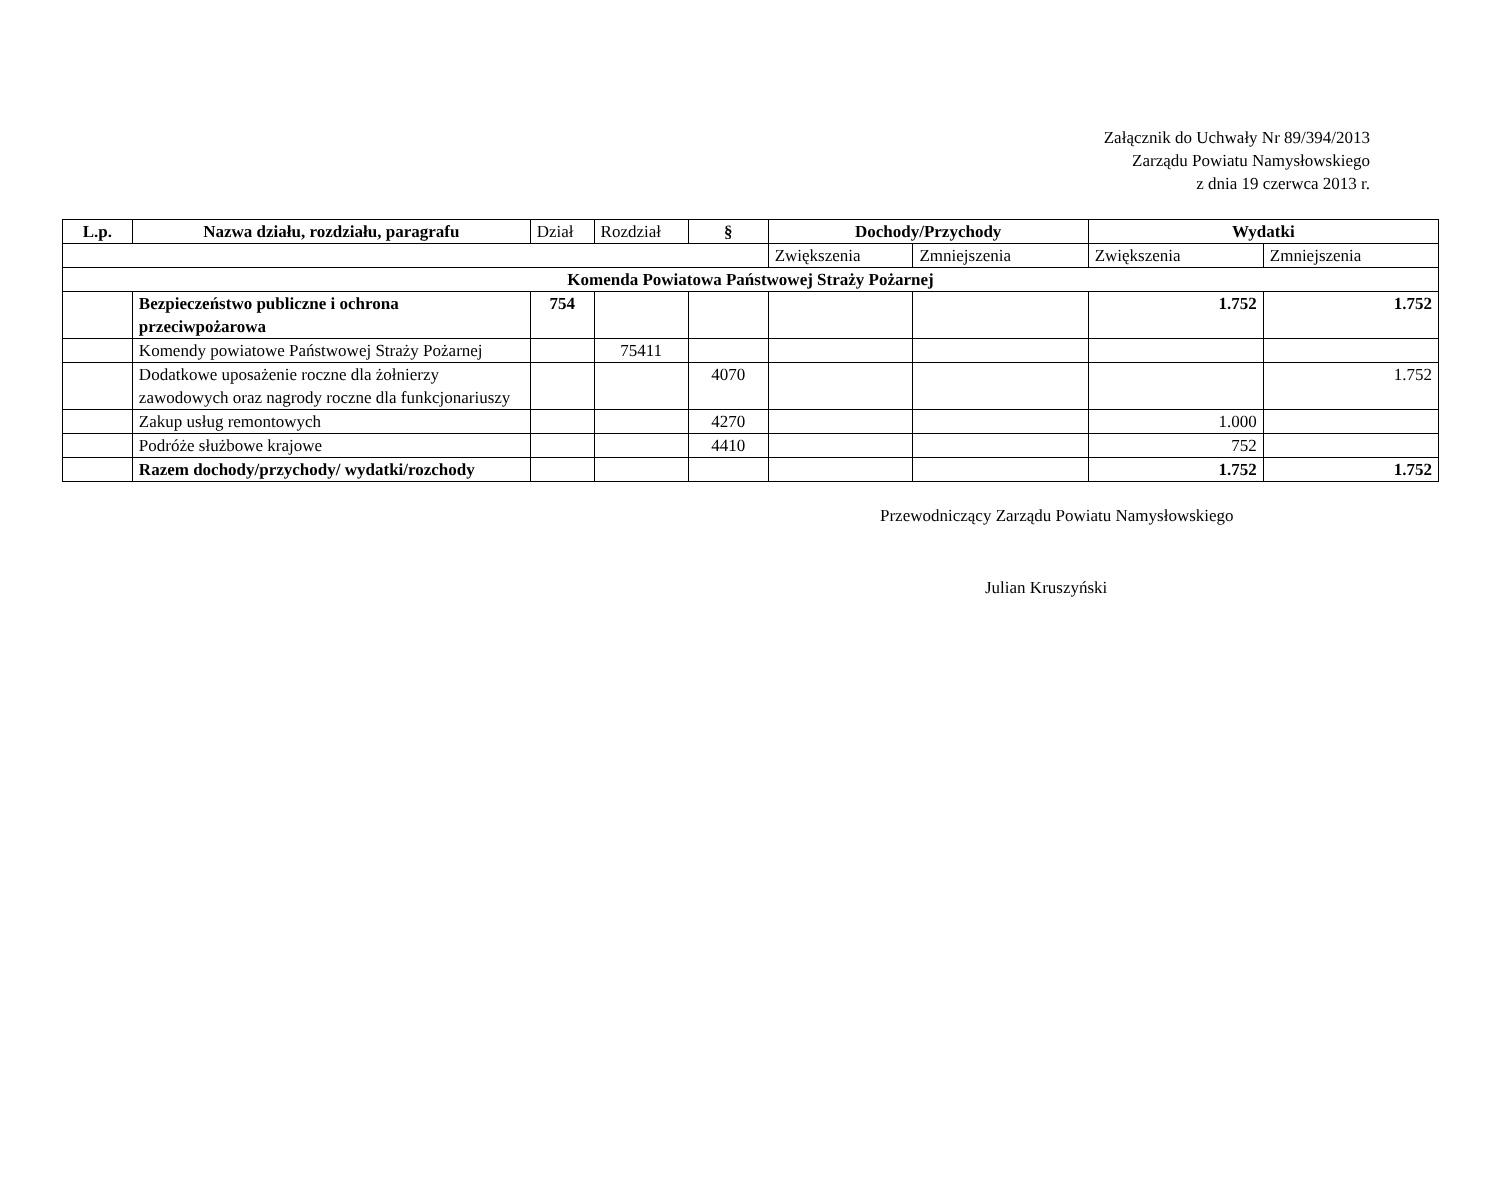Załącznik do Uchwały Nr 89/394/2013
Zarządu Powiatu Namysłowskiego
z dnia 19 czerwca 2013 r.
| L.p. | Nazwa działu, rozdziału, paragrafu | Dział | Rozdział | § | Dochody/Przychody | | Wydatki | |
| | | | | | Zwiększenia | Zmniejszenia | Zwiększenia | Zmniejszenia |
| Komenda Powiatowa Państwowej Straży Pożarnej | | | | | | | | |
| | Bezpieczeństwo publiczne i ochrona przeciwpożarowa | 754 | | | | | 1.752 | 1.752 |
| | Komendy powiatowe Państwowej Straży Pożarnej | | 75411 | | | | | |
| | Dodatkowe uposażenie roczne dla żołnierzy zawodowych oraz nagrody roczne dla funkcjonariuszy | | | 4070 | | | | 1.752 |
| | Zakup usług remontowych | | | 4270 | | | 1.000 | |
| | Podróże służbowe krajowe | | | 4410 | | | 752 | |
| | Razem dochody/przychody/ wydatki/rozchody | | | | | | 1.752 | 1.752 |
Przewodniczący Zarządu Powiatu Namysłowskiego
Julian Kruszyński